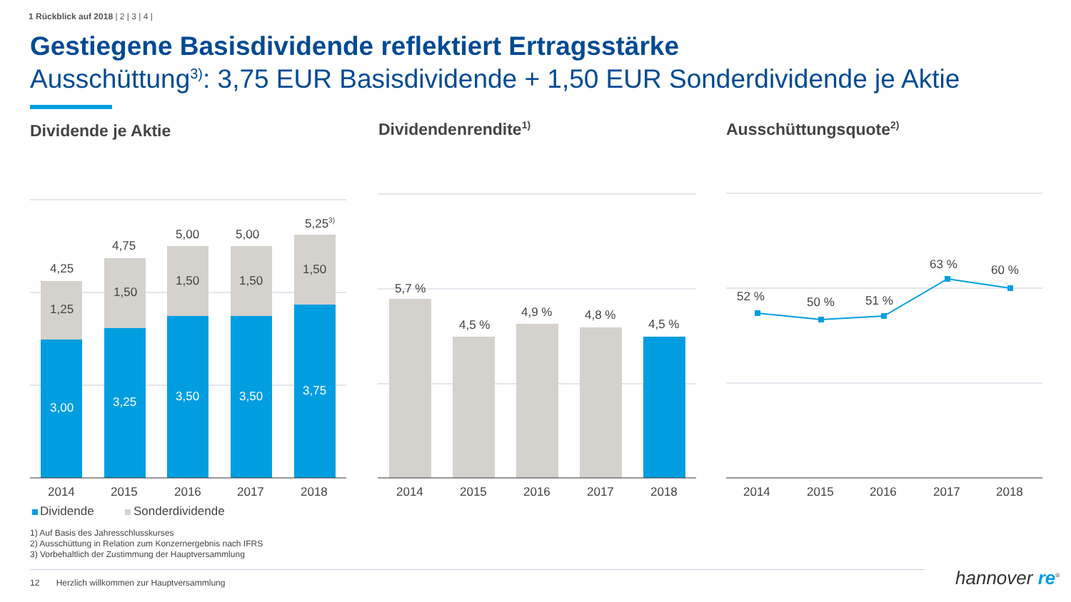1 Rückblick auf 2018 | 2 | 3 | 4 |
Gestiegene Basisdividende reflektiert Ertragsstärke
Ausschüttung<sup>3)</sup>: 3,75 EUR Basisdividende + 1,50 EUR Sonderdividende je Aktie
Dividende je Aktie Dividendenrendite<sup>1)</sup> Ausschüttungsquote<sup>2)</sup>
4,25
1,25
3,00
4,75
1,50
3,25
5,00
1,50
3,50
5,00
1,50
3,50
5,25<sup>3)</sup>
1,50
3,75
5,7 %
4,5 %
4,9 % 4,8 %
4,5 %
52 % 50 % 51 %
63 % 60 %
2014 2015 2016 2017 2018 2014 2015 2016 2017 2018 2014 2015 2016 2017 2018
Dividende Sonderdividende
1) Auf Basis des Jahresschlusskurses
2) Ausschüttung in Relation zum Konzernergebnis nach IFRS
3) Vorbehaltlich der Zustimmung der Hauptversammlung
12 Herzlich willkommen zur Hauptversammlung
hannover re<sup>®</sup>